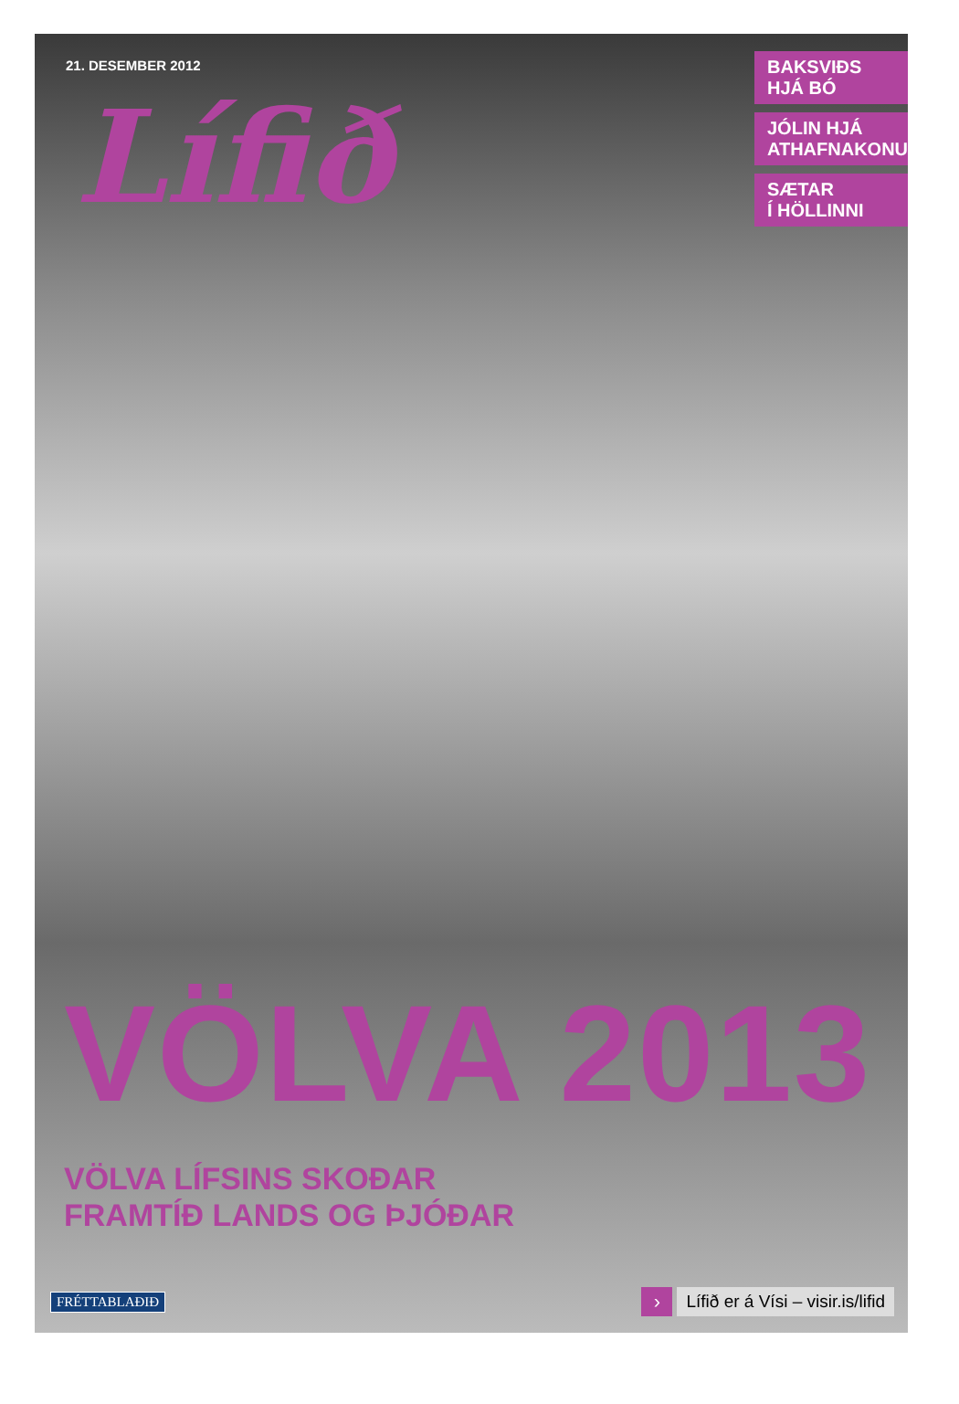21. DESEMBER 2012
Lífið
BAKSVIÐS
HJÁ BÓ
JÓLIN HJÁ
ATHAFNAKONU
SÆTAR
Í HÖLLINNI
VÖLVA 2013
VÖLVA LÍFSINS SKOÐAR
FRAMTÍÐ LANDS OG ÞJÓÐAR
FRÉTTABLAÐIÐ
›
Lífið er á Vísi – visir.is/lifid